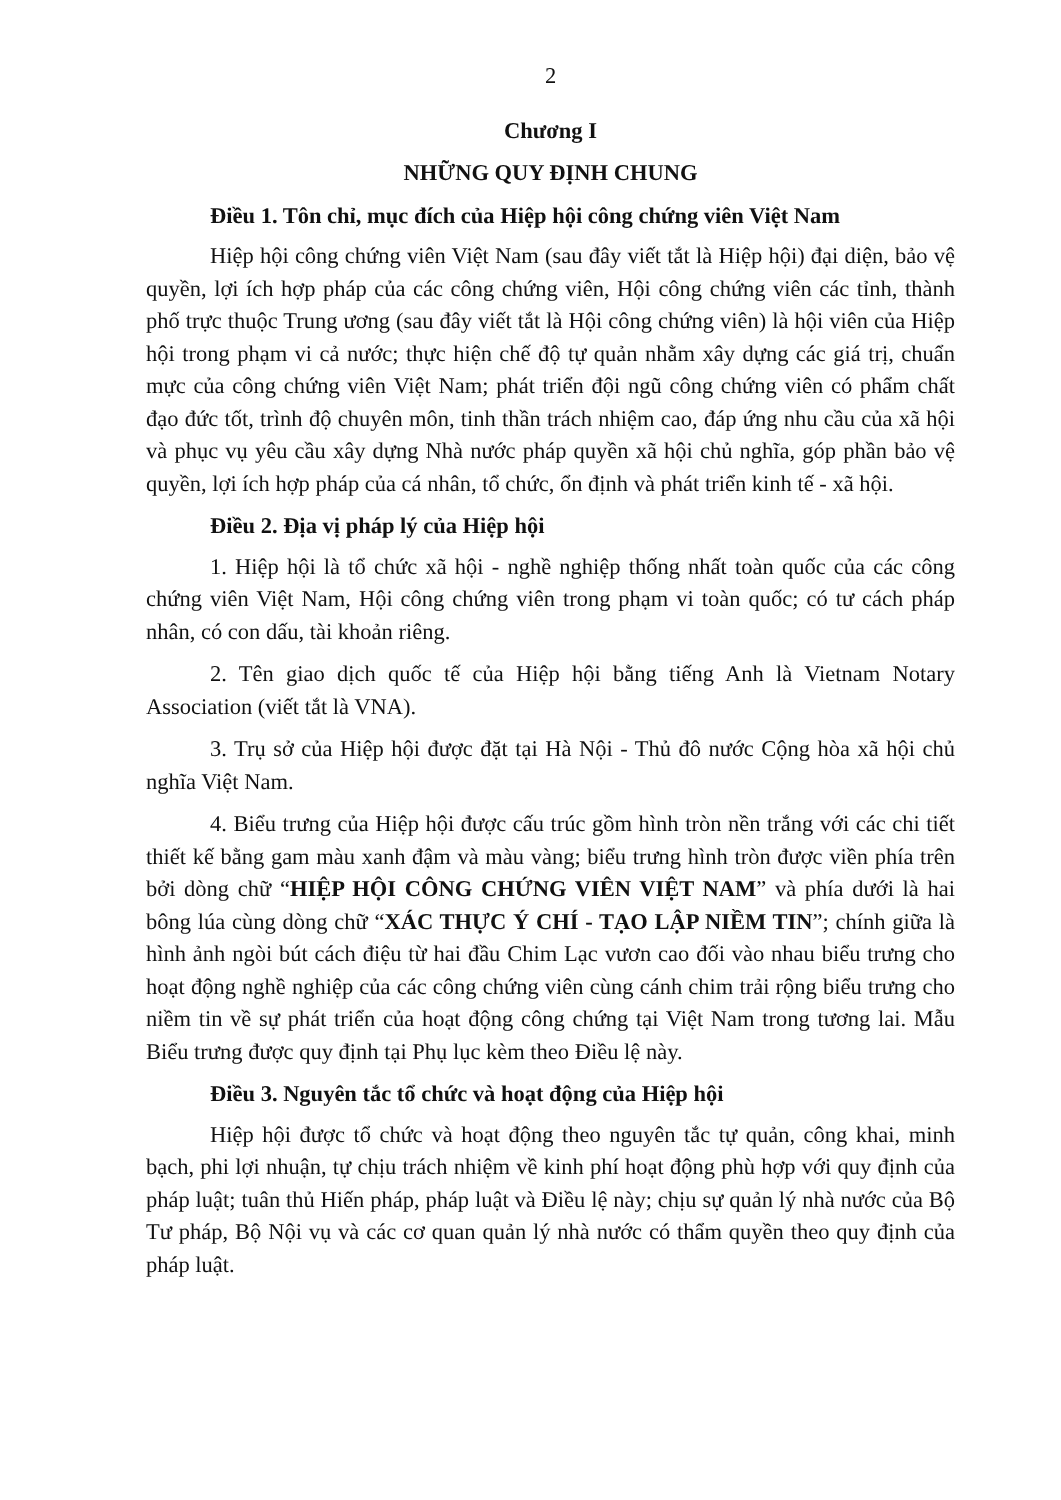2
Chương I
NHỮNG QUY ĐỊNH CHUNG
Điều 1. Tôn chỉ, mục đích của Hiệp hội công chứng viên Việt Nam
Hiệp hội công chứng viên Việt Nam (sau đây viết tắt là Hiệp hội) đại diện, bảo vệ quyền, lợi ích hợp pháp của các công chứng viên, Hội công chứng viên các tỉnh, thành phố trực thuộc Trung ương (sau đây viết tắt là Hội công chứng viên) là hội viên của Hiệp hội trong phạm vi cả nước; thực hiện chế độ tự quản nhằm xây dựng các giá trị, chuẩn mực của công chứng viên Việt Nam; phát triển đội ngũ công chứng viên có phẩm chất đạo đức tốt, trình độ chuyên môn, tinh thần trách nhiệm cao, đáp ứng nhu cầu của xã hội và phục vụ yêu cầu xây dựng Nhà nước pháp quyền xã hội chủ nghĩa, góp phần bảo vệ quyền, lợi ích hợp pháp của cá nhân, tổ chức, ổn định và phát triển kinh tế - xã hội.
Điều 2. Địa vị pháp lý của Hiệp hội
1. Hiệp hội là tổ chức xã hội - nghề nghiệp thống nhất toàn quốc của các công chứng viên Việt Nam, Hội công chứng viên trong phạm vi toàn quốc; có tư cách pháp nhân, có con dấu, tài khoản riêng.
2. Tên giao dịch quốc tế của Hiệp hội bằng tiếng Anh là Vietnam Notary Association (viết tắt là VNA).
3. Trụ sở của Hiệp hội được đặt tại Hà Nội - Thủ đô nước Cộng hòa xã hội chủ nghĩa Việt Nam.
4. Biểu trưng của Hiệp hội được cấu trúc gồm hình tròn nền trắng với các chi tiết thiết kế bằng gam màu xanh đậm và màu vàng; biểu trưng hình tròn được viền phía trên bởi dòng chữ “HIỆP HỘI CÔNG CHỨNG VIÊN VIỆT NAM” và phía dưới là hai bông lúa cùng dòng chữ “XÁC THỰC Ý CHÍ - TẠO LẬP NIỀM TIN”; chính giữa là hình ảnh ngòi bút cách điệu từ hai đầu Chim Lạc vươn cao đối vào nhau biểu trưng cho hoạt động nghề nghiệp của các công chứng viên cùng cánh chim trải rộng biểu trưng cho niềm tin về sự phát triển của hoạt động công chứng tại Việt Nam trong tương lai. Mẫu Biểu trưng được quy định tại Phụ lục kèm theo Điều lệ này.
Điều 3. Nguyên tắc tổ chức và hoạt động của Hiệp hội
Hiệp hội được tổ chức và hoạt động theo nguyên tắc tự quản, công khai, minh bạch, phi lợi nhuận, tự chịu trách nhiệm về kinh phí hoạt động phù hợp với quy định của pháp luật; tuân thủ Hiến pháp, pháp luật và Điều lệ này; chịu sự quản lý nhà nước của Bộ Tư pháp, Bộ Nội vụ và các cơ quan quản lý nhà nước có thẩm quyền theo quy định của pháp luật.